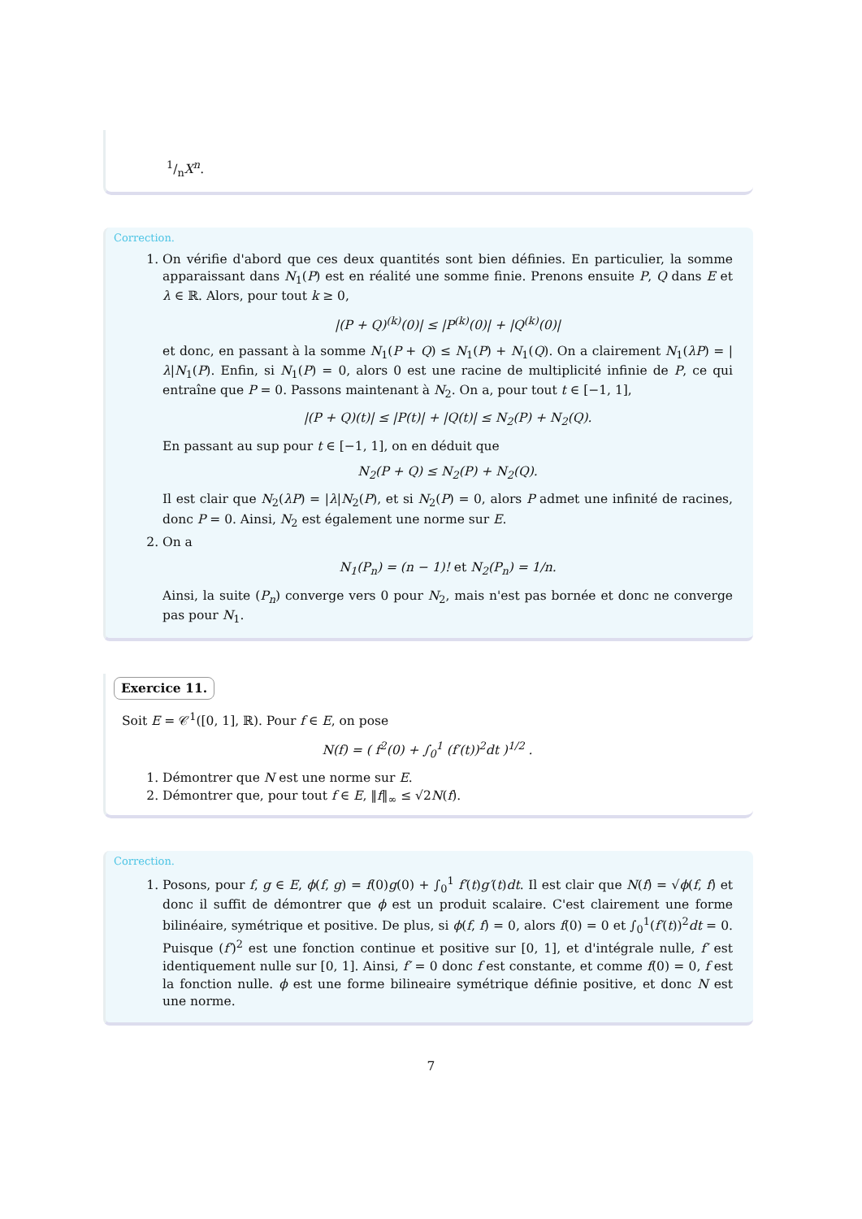1/nX<sup>n</sup>.
Correction.
1. On vérifie d'abord que ces deux quantités sont bien définies. En particulier, la somme apparaissant dans N<sub>1</sub>(P) est en réalité une somme finie. Prenons ensuite P, Q dans E et λ ∈ ℝ. Alors, pour tout k ≥ 0,
|(P + Q)<sup>(k)</sup>(0)| ≤ |P<sup>(k)</sup>(0)| + |Q<sup>(k)</sup>(0)|
et donc, en passant à la somme N<sub>1</sub>(P + Q) ≤ N<sub>1</sub>(P) + N<sub>1</sub>(Q). On a clairement N<sub>1</sub>(λP) = |λ|N<sub>1</sub>(P). Enfin, si N<sub>1</sub>(P) = 0, alors 0 est une racine de multiplicité infinie de P, ce qui entraîne que P = 0. Passons maintenant à N<sub>2</sub>. On a, pour tout t ∈ [−1, 1],
|(P + Q)(t)| ≤ |P(t)| + |Q(t)| ≤ N<sub>2</sub>(P) + N<sub>2</sub>(Q).
En passant au sup pour t ∈ [−1, 1], on en déduit que
N<sub>2</sub>(P + Q) ≤ N<sub>2</sub>(P) + N<sub>2</sub>(Q).
Il est clair que N<sub>2</sub>(λP) = |λ|N<sub>2</sub>(P), et si N<sub>2</sub>(P) = 0, alors P admet une infinité de racines, donc P = 0. Ainsi, N<sub>2</sub> est également une norme sur E.
2. On a
N<sub>1</sub>(P<sub>n</sub>) = (n − 1)! et N<sub>2</sub>(P<sub>n</sub>) = 1/n.
Ainsi, la suite (P<sub>n</sub>) converge vers 0 pour N<sub>2</sub>, mais n'est pas bornée et donc ne converge pas pour N<sub>1</sub>.
Exercice 11.
Soit E = 𝒞<sup>1</sup>([0, 1], ℝ). Pour f ∈ E, on pose
N(f) = ( f<sup>2</sup>(0) + ∫<sub>0</sub><sup>1</sup> (f′(t))<sup>2</sup>dt )<sup>1/2</sup> .
1. Démontrer que N est une norme sur E.
2. Démontrer que, pour tout f ∈ E, ‖f‖<sub>∞</sub> ≤ √2N(f).
Correction.
1. Posons, pour f, g ∈ E, ϕ(f, g) = f(0)g(0) + ∫<sub>0</sub><sup>1</sup> f′(t)g′(t)dt. Il est clair que N(f) = √ϕ(f, f) et donc il suffit de démontrer que ϕ est un produit scalaire. C'est clairement une forme bilinéaire, symétrique et positive. De plus, si ϕ(f, f) = 0, alors f(0) = 0 et ∫<sub>0</sub><sup>1</sup>(f′(t))<sup>2</sup>dt = 0. Puisque (f′)<sup>2</sup> est une fonction continue et positive sur [0, 1], et d'intégrale nulle, f′ est identiquement nulle sur [0, 1]. Ainsi, f′ = 0 donc f est constante, et comme f(0) = 0, f est la fonction nulle. ϕ est une forme bilineaire symétrique définie positive, et donc N est une norme.
7